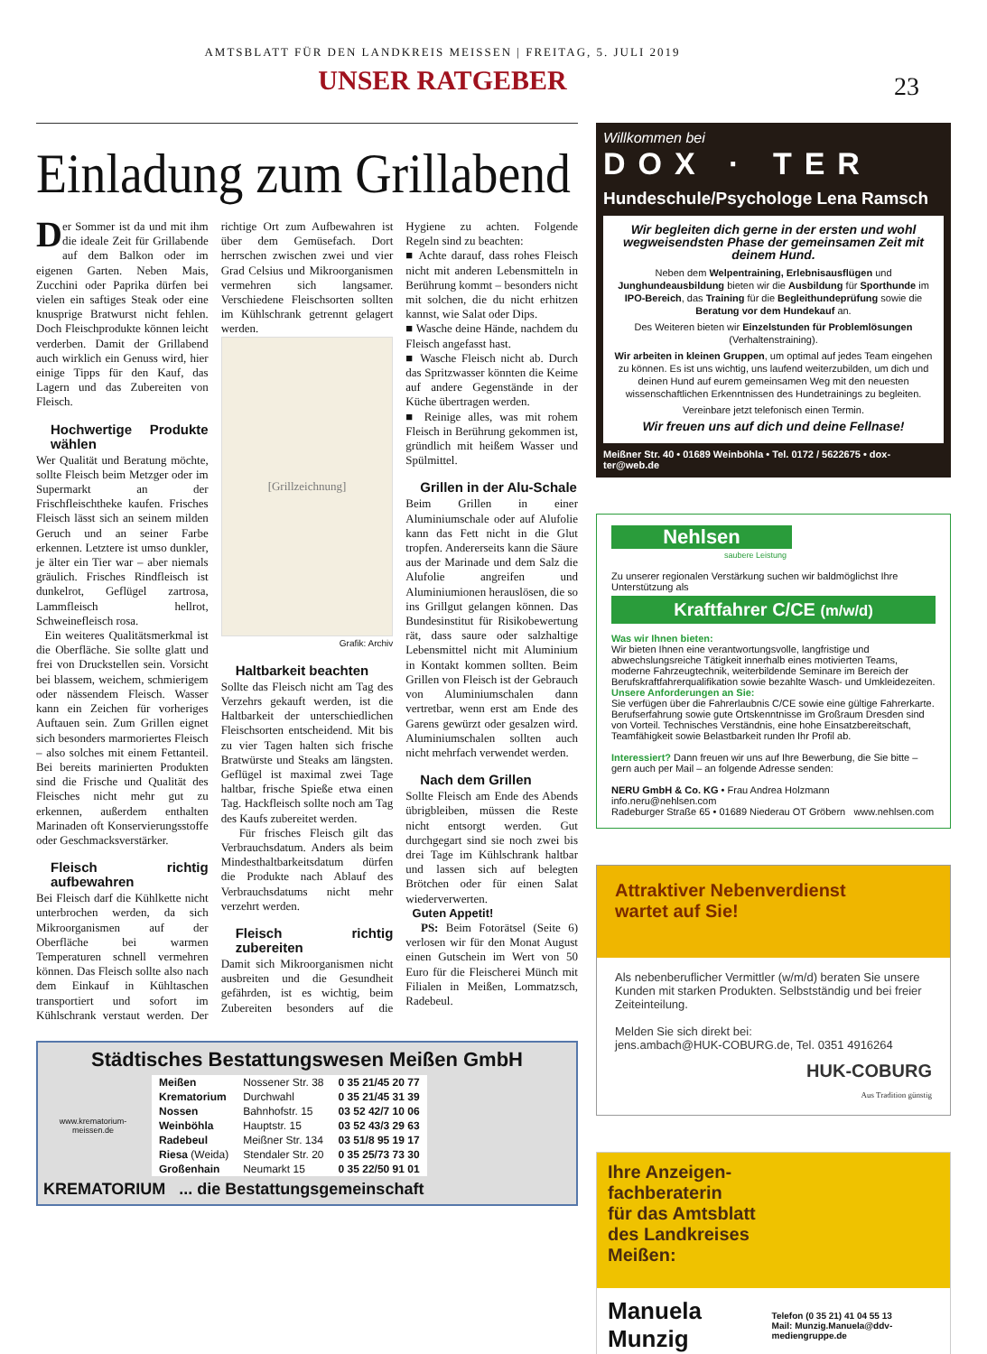AMTSBLATT FÜR DEN LANDKREIS MEISSEN | FREITAG, 5. JULI 2019
UNSER RATGEBER
23
Einladung zum Grillabend
Der Sommer ist da und mit ihm die ideale Zeit für Grillabende auf dem Balkon oder im eigenen Garten. Neben Mais, Zucchini oder Paprika dürfen bei vielen ein saftiges Steak oder eine knusprige Bratwurst nicht fehlen. Doch Fleischprodukte können leicht verderben. Damit der Grillabend auch wirklich ein Genuss wird, hier einige Tipps für den Kauf, das Lagern und das Zubereiten von Fleisch.
Hochwertige Produkte wählen
Wer Qualität und Beratung möchte, sollte Fleisch beim Metzger oder im Supermarkt an der Frischfleischtheke kaufen. Frisches Fleisch lässt sich an seinem milden Geruch und an seiner Farbe erkennen. Letztere ist umso dunkler, je älter ein Tier war – aber niemals gräulich. Frisches Rindfleisch ist dunkelrot, Geflügel zartrosa, Lammfleisch hellrot, Schweinefleisch rosa.
Ein weiteres Qualitätsmerkmal ist die Oberfläche. Sie sollte glatt und frei von Druckstellen sein. Vorsicht bei blassem, weichem, schmierigem oder nässendem Fleisch. Wasser kann ein Zeichen für vorheriges Auftauen sein. Zum Grillen eignet sich besonders marmoriertes Fleisch – also solches mit einem Fettanteil. Bei bereits marinierten Produkten sind die Frische und Qualität des Fleisches nicht mehr gut zu erkennen, außerdem enthalten Marinaden oft Konservierungsstoffe oder Geschmacksverstärker.
Fleisch richtig aufbewahren
Bei Fleisch darf die Kühlkette nicht unterbrochen werden, da sich Mikroorganismen auf der Oberfläche bei warmen Temperaturen schnell vermehren können. Das Fleisch sollte also nach dem Einkauf in Kühltaschen transportiert und sofort im Kühlschrank verstaut werden. Der richtige Ort zum Aufbewahren ist über dem Gemüsefach. Dort herrschen zwischen zwei und vier Grad Celsius und Mikroorganismen vermehren sich langsamer. Verschiedene Fleischsorten sollten im Kühlschrank getrennt gelagert werden.
[Grillzeichnung]
Grafik: Archiv
Haltbarkeit beachten
Sollte das Fleisch nicht am Tag des Verzehrs gekauft werden, ist die Haltbarkeit der unterschiedlichen Fleischsorten entscheidend. Mit bis zu vier Tagen halten sich frische Bratwürste und Steaks am längsten. Geflügel ist maximal zwei Tage haltbar, frische Spieße etwa einen Tag. Hackfleisch sollte noch am Tag des Kaufs zubereitet werden.
Für frisches Fleisch gilt das Verbrauchsdatum. Anders als beim Mindesthaltbarkeitsdatum dürfen die Produkte nach Ablauf des Verbrauchsdatums nicht mehr verzehrt werden.
Fleisch richtig zubereiten
Damit sich Mikroorganismen nicht ausbreiten und die Gesundheit gefährden, ist es wichtig, beim Zubereiten besonders auf die Hygiene zu achten. Folgende Regeln sind zu beachten:
■ Achte darauf, dass rohes Fleisch nicht mit anderen Lebensmitteln in Berührung kommt – besonders nicht mit solchen, die du nicht erhitzen kannst, wie Salat oder Dips.
■ Wasche deine Hände, nachdem du Fleisch angefasst hast.
■ Wasche Fleisch nicht ab. Durch das Spritzwasser könnten die Keime auf andere Gegenstände in der Küche übertragen werden.
■ Reinige alles, was mit rohem Fleisch in Berührung gekommen ist, gründlich mit heißem Wasser und Spülmittel.
Grillen in der Alu-Schale
Beim Grillen in einer Aluminiumschale oder auf Alufolie kann das Fett nicht in die Glut tropfen. Andererseits kann die Säure aus der Marinade und dem Salz die Alufolie angreifen und Aluminiumionen herauslösen, die so ins Grillgut gelangen können. Das Bundesinstitut für Risikobewertung rät, dass saure oder salzhaltige Lebensmittel nicht mit Aluminium in Kontakt kommen sollten. Beim Grillen von Fleisch ist der Gebrauch von Aluminiumschalen dann vertretbar, wenn erst am Ende des Garens gewürzt oder gesalzen wird. Aluminiumschalen sollten auch nicht mehrfach verwendet werden.
Nach dem Grillen
Sollte Fleisch am Ende des Abends übrigbleiben, müssen die Reste nicht entsorgt werden. Gut durchgegart sind sie noch zwei bis drei Tage im Kühlschrank haltbar und lassen sich auf belegten Brötchen oder für einen Salat wiederverwerten.
Guten Appetit!
PS: Beim Fotorätsel (Seite 6) verlosen wir für den Monat August einen Gutschein im Wert von 50 Euro für die Fleischerei Münch mit Filialen in Meißen, Lommatzsch, Radebeul.
Städtisches Bestattungswesen Meißen GmbH
www.krematorium-meissen.de
| Meißen | Nossener Str. 38 | 0 35 21/45 20 77 |
| Krematorium | Durchwahl | 0 35 21/45 31 39 |
| Nossen | Bahnhofstr. 15 | 03 52 42/7 10 06 |
| Weinböhla | Hauptstr. 15 | 03 52 43/3 29 63 |
| Radebeul | Meißner Str. 134 | 03 51/8 95 19 17 |
| Riesa (Weida) | Stendaler Str. 20 | 0 35 25/73 73 30 |
| Großenhain | Neumarkt 15 | 0 35 22/50 91 01 |
KREMATORIUM ... die Bestattungsgemeinschaft
Willkommen bei
DOX · TER
Hundeschule/Psychologe Lena Ramsch
Wir begleiten dich gerne in der ersten und wohl wegweisendsten Phase der gemeinsamen Zeit mit deinem Hund.
Neben dem Welpentraining, Erlebnisausflügen und Junghundeausbildung bieten wir die Ausbildung für Sporthunde im IPO-Bereich, das Training für die Begleithundeprüfung sowie die Beratung vor dem Hundekauf an.
Des Weiteren bieten wir Einzelstunden für Problemlösungen (Verhaltenstraining).
Wir arbeiten in kleinen Gruppen, um optimal auf jedes Team eingehen zu können. Es ist uns wichtig, uns laufend weiterzubilden, um dich und deinen Hund auf eurem gemeinsamen Weg mit den neuesten wissenschaftlichen Erkenntnissen des Hundetrainings zu begleiten.
Vereinbare jetzt telefonisch einen Termin.
Wir freuen uns auf dich und deine Fellnase!
Meißner Str. 40 • 01689 Weinböhla • Tel. 0172 / 5622675 • dox-ter@web.de
Nehlsen
saubere Leistung
Zu unserer regionalen Verstärkung suchen wir baldmöglichst Ihre Unterstützung als
Kraftfahrer C/CE (m/w/d)
Was wir Ihnen bieten:
Wir bieten Ihnen eine verantwortungsvolle, langfristige und abwechslungsreiche Tätigkeit innerhalb eines motivierten Teams, moderne Fahrzeugtechnik, weiterbildende Seminare im Bereich der Berufskraftfahrerqualifikation sowie bezahlte Wasch- und Umkleidezeiten.
Unsere Anforderungen an Sie:
Sie verfügen über die Fahrerlaubnis C/CE sowie eine gültige Fahrerkarte. Berufserfahrung sowie gute Ortskenntnisse im Großraum Dresden sind von Vorteil. Technisches Verständnis, eine hohe Einsatzbereitschaft, Teamfähigkeit sowie Belastbarkeit runden Ihr Profil ab.
Interessiert? Dann freuen wir uns auf Ihre Bewerbung, die Sie bitte – gern auch per Mail – an folgende Adresse senden:
NERU GmbH & Co. KG • Frau Andrea Holzmann info.neru@nehlsen.com
Radeburger Straße 65 • 01689 Niederau OT Gröbern www.nehlsen.com
Attraktiver Nebenverdienst
wartet auf Sie!
Als nebenberuflicher Vermittler (w/m/d) beraten Sie unsere Kunden mit starken Produkten. Selbstständig und bei freier Zeiteinteilung.
Melden Sie sich direkt bei:
jens.ambach@HUK-COBURG.de, Tel. 0351 4916264
HUK-COBURG
Aus Tradition günstig
Ihre Anzeigen-
fachberaterin
für das Amtsblatt
des Landkreises
Meißen:
Manuela Munzig Telefon (0 35 21) 41 04 55 13
Mail: Munzig.Manuela@ddv-mediengruppe.de